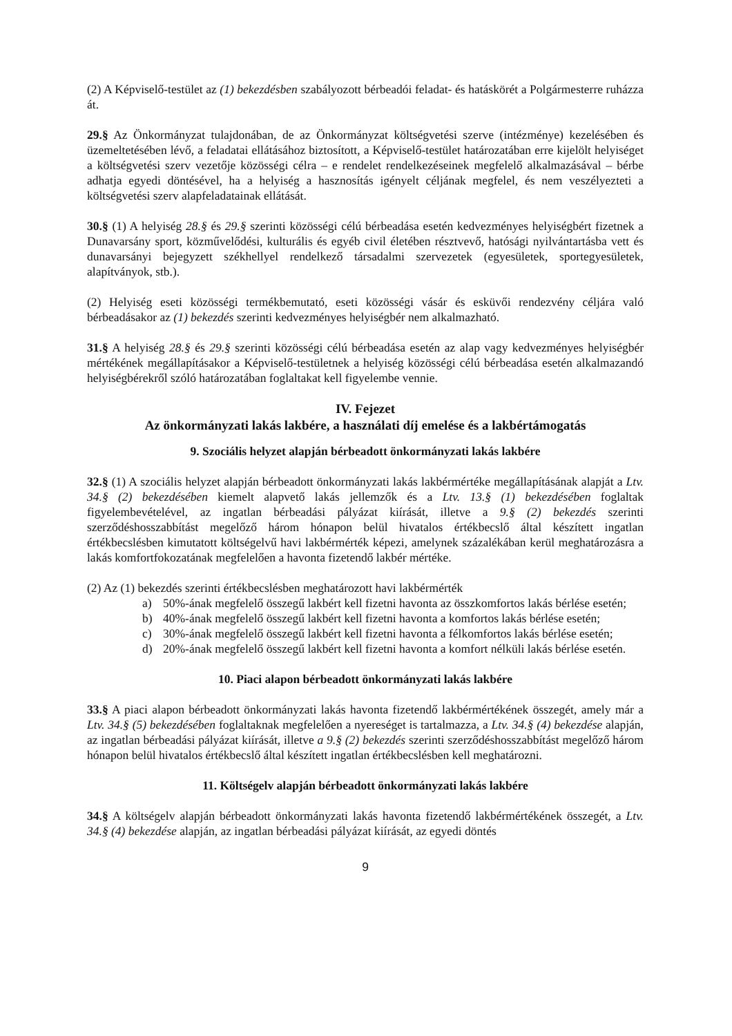(2) A Képviselő-testület az (1) bekezdésben szabályozott bérbeadói feladat- és hatáskörét a Polgármesterre ruházza át.
29.§ Az Önkormányzat tulajdonában, de az Önkormányzat költségvetési szerve (intézménye) kezelésében és üzemeltetésében lévő, a feladatai ellátásához biztosított, a Képviselő-testület határozatában erre kijelölt helyiséget a költségvetési szerv vezetője közösségi célra – e rendelet rendelkezéseinek megfelelő alkalmazásával – bérbe adhatja egyedi döntésével, ha a helyiség a hasznosítás igényelt céljának megfelel, és nem veszélyezteti a költségvetési szerv alapfeladatainak ellátását.
30.§ (1) A helyiség 28.§ és 29.§ szerinti közösségi célú bérbeadása esetén kedvezményes helyiségbért fizetnek a Dunavarsány sport, közművelődési, kulturális és egyéb civil életében résztvevő, hatósági nyilvántartásba vett és dunavarsányi bejegyzett székhellyel rendelkező társadalmi szervezetek (egyesületek, sportegyesületek, alapítványok, stb.).
(2) Helyiség eseti közösségi termékbemutató, eseti közösségi vásár és esküvői rendezvény céljára való bérbeadásakor az (1) bekezdés szerinti kedvezményes helyiségbér nem alkalmazható.
31.§ A helyiség 28.§ és 29.§ szerinti közösségi célú bérbeadása esetén az alap vagy kedvezményes helyiségbér mértékének megállapításakor a Képviselő-testületnek a helyiség közösségi célú bérbeadása esetén alkalmazandó helyiségbérekről szóló határozatában foglaltakat kell figyelembe vennie.
IV. Fejezet
Az önkormányzati lakás lakbére, a használati díj emelése és a lakbértámogatás
9. Szociális helyzet alapján bérbeadott önkormányzati lakás lakbére
32.§ (1) A szociális helyzet alapján bérbeadott önkormányzati lakás lakbérmértéke megállapításának alapját a Ltv. 34.§ (2) bekezdésében kiemelt alapvető lakás jellemzők és a Ltv. 13.§ (1) bekezdésében foglaltak figyelembevételével, az ingatlan bérbeadási pályázat kiírását, illetve a 9.§ (2) bekezdés szerinti szerződéshosszabbítást megelőző három hónapon belül hivatalos értékbecslő által készített ingatlan értékbecslésben kimutatott költségelvű havi lakbérmérték képezi, amelynek százalékában kerül meghatározásra a lakás komfortfokozatának megfelelően a havonta fizetendő lakbér mértéke.
(2) Az (1) bekezdés szerinti értékbecslésben meghatározott havi lakbérmérték
a) 50%-ának megfelelő összegű lakbért kell fizetni havonta az összkomfortos lakás bérlése esetén;
b) 40%-ának megfelelő összegű lakbért kell fizetni havonta a komfortos lakás bérlése esetén;
c) 30%-ának megfelelő összegű lakbért kell fizetni havonta a félkomfortos lakás bérlése esetén;
d) 20%-ának megfelelő összegű lakbért kell fizetni havonta a komfort nélküli lakás bérlése esetén.
10. Piaci alapon bérbeadott önkormányzati lakás lakbére
33.§ A piaci alapon bérbeadott önkormányzati lakás havonta fizetendő lakbérmértékének összegét, amely már a Ltv. 34.§ (5) bekezdésében foglaltaknak megfelelően a nyereséget is tartalmazza, a Ltv. 34.§ (4) bekezdése alapján, az ingatlan bérbeadási pályázat kiírását, illetve a 9.§ (2) bekezdés szerinti szerződéshosszabbítást megelőző három hónapon belül hivatalos értékbecslő által készített ingatlan értékbecslésben kell meghatározni.
11. Költségelv alapján bérbeadott önkormányzati lakás lakbére
34.§ A költségelv alapján bérbeadott önkormányzati lakás havonta fizetendő lakbérmértékének összegét, a Ltv. 34.§ (4) bekezdése alapján, az ingatlan bérbeadási pályázat kiírását, az egyedi döntés
9